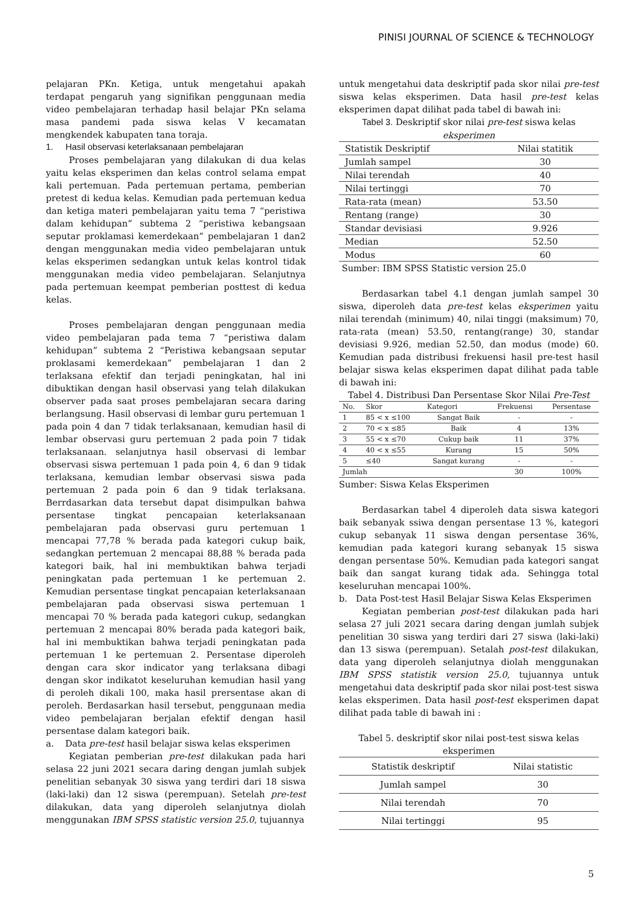PINISI JOURNAL OF SCIENCE & TECHNOLOGY
pelajaran PKn. Ketiga, untuk mengetahui apakah terdapat pengaruh yang signifikan penggunaan media video pembelajaran terhadap hasil belajar PKn selama masa pandemi pada siswa kelas V kecamatan mengkendek kabupaten tana toraja.
1. Hasil observasi keterlaksanaan pembelajaran
Proses pembelajaran yang dilakukan di dua kelas yaitu kelas eksperimen dan kelas control selama empat kali pertemuan. Pada pertemuan pertama, pemberian pretest di kedua kelas. Kemudian pada pertemuan kedua dan ketiga materi pembelajaran yaitu tema 7 “peristiwa dalam kehidupan” subtema 2 “peristiwa kebangsaan seputar proklamasi kemerdekaan” pembelajaran 1 dan2 dengan menggunakan media video pembelajaran untuk kelas eksperimen sedangkan untuk kelas kontrol tidak menggunakan media video pembelajaran. Selanjutnya pada pertemuan keempat pemberian posttest di kedua kelas.
Proses pembelajaran dengan penggunaan media video pembelajaran pada tema 7 “peristiwa dalam kehidupan” subtema 2 “Peristiwa kebangsaan seputar proklasami kemerdekaan” pembelajaran 1 dan 2 terlaksana efektif dan terjadi peningkatan, hal ini dibuktikan dengan hasil observasi yang telah dilakukan observer pada saat proses pembelajaran secara daring berlangsung. Hasil observasi di lembar guru pertemuan 1 pada poin 4 dan 7 tidak terlaksanaan, kemudian hasil di lembar observasi guru pertemuan 2 pada poin 7 tidak terlaksanaan. selanjutnya hasil observasi di lembar observasi siswa pertemuan 1 pada poin 4, 6 dan 9 tidak terlaksana, kemudian lembar observasi siswa pada pertemuan 2 pada poin 6 dan 9 tidak terlaksana. Berrdasarkan data tersebut dapat disimpulkan bahwa persentase tingkat pencapaian keterlaksanaan pembelajaran pada observasi guru pertemuan 1 mencapai 77,78 % berada pada kategori cukup baik, sedangkan pertemuan 2 mencapai 88,88 % berada pada kategori baik, hal ini membuktikan bahwa terjadi peningkatan pada pertemuan 1 ke pertemuan 2. Kemudian persentase tingkat pencapaian keterlaksanaan pembelajaran pada observasi siswa pertemuan 1 mencapai 70 % berada pada kategori cukup, sedangkan pertemuan 2 mencapai 80% berada pada kategori baik, hal ini membuktikan bahwa terjadi peningkatan pada pertemuan 1 ke pertemuan 2. Persentase diperoleh dengan cara skor indicator yang terlaksana dibagi dengan skor indikatot keseluruhan kemudian hasil yang di peroleh dikali 100, maka hasil prersentase akan di peroleh. Berdasarkan hasil tersebut, penggunaan media video pembelajaran berjalan efektif dengan hasil persentase dalam kategori baik.
a. Data pre-test hasil belajar siswa kelas eksperimen
Kegiatan pemberian pre-test dilakukan pada hari selasa 22 juni 2021 secara daring dengan jumlah subjek penelitian sebanyak 30 siswa yang terdiri dari 18 siswa (laki-laki) dan 12 siswa (perempuan). Setelah pre-test dilakukan, data yang diperoleh selanjutnya diolah menggunakan IBM SPSS statistic version 25.0, tujuannya
untuk mengetahui data deskriptif pada skor nilai pre-test siswa kelas eksperimen. Data hasil pre-test kelas eksperimen dapat dilihat pada tabel di bawah ini:
Tabel 3. Deskriptif skor nilai pre-test siswa kelas eksperimen
| Statistik Deskriptif | Nilai statitik |
| --- | --- |
| Jumlah sampel | 30 |
| Nilai terendah | 40 |
| Nilai tertinggi | 70 |
| Rata-rata (mean) | 53.50 |
| Rentang (range) | 30 |
| Standar devisiasi | 9.926 |
| Median | 52.50 |
| Modus | 60 |
Sumber: IBM SPSS Statistic version 25.0
Berdasarkan tabel 4.1 dengan jumlah sampel 30 siswa, diperoleh data pre-test kelas eksperimen yaitu nilai terendah (minimum) 40, nilai tinggi (maksimum) 70, rata-rata (mean) 53.50, rentang(range) 30, standar devisiasi 9.926, median 52.50, dan modus (mode) 60. Kemudian pada distribusi frekuensi hasil pre-test hasil belajar siswa kelas eksperimen dapat dilihat pada table di bawah ini:
Tabel 4. Distribusi Dan Persentase Skor Nilai Pre-Test
| No. | Skor | Kategori | Frekuensi | Persentase |
| --- | --- | --- | --- | --- |
| 1 | 85 < x ≤100 | Sangat Baik | - | - |
| 2 | 70 < x ≤85 | Baik | 4 | 13% |
| 3 | 55 < x ≤70 | Cukup baik | 11 | 37% |
| 4 | 40 < x ≤55 | Kurang | 15 | 50% |
| 5 | ≤40 | Sangat kurang | - | - |
| Jumlah | | | 30 | 100% |
Sumber: Siswa Kelas Eksperimen
Berdasarkan tabel 4 diperoleh data siswa kategori baik sebanyak ssiwa dengan persentase 13 %, kategori cukup sebanyak 11 siswa dengan persentase 36%, kemudian pada kategori kurang sebanyak 15 siswa dengan persentase 50%. Kemudian pada kategori sangat baik dan sangat kurang tidak ada. Sehingga total keseluruhan mencapai 100%.
b. Data Post-test Hasil Belajar Siswa Kelas Eksperimen
Kegiatan pemberian post-test dilakukan pada hari selasa 27 juli 2021 secara daring dengan jumlah subjek penelitian 30 siswa yang terdiri dari 27 siswa (laki-laki) dan 13 siswa (perempuan). Setalah post-test dilakukan, data yang diperoleh selanjutnya diolah menggunakan IBM SPSS statistik version 25.0, tujuannya untuk mengetahui data deskriptif pada skor nilai post-test siswa kelas eksperimen. Data hasil post-test eksperimen dapat dilihat pada table di bawah ini :
Tabel 5. deskriptif skor nilai post-test siswa kelas eksperimen
| Statistik deskriptif | Nilai statistic |
| --- | --- |
| Jumlah sampel | 30 |
| Nilai terendah | 70 |
| Nilai tertinggi | 95 |
5